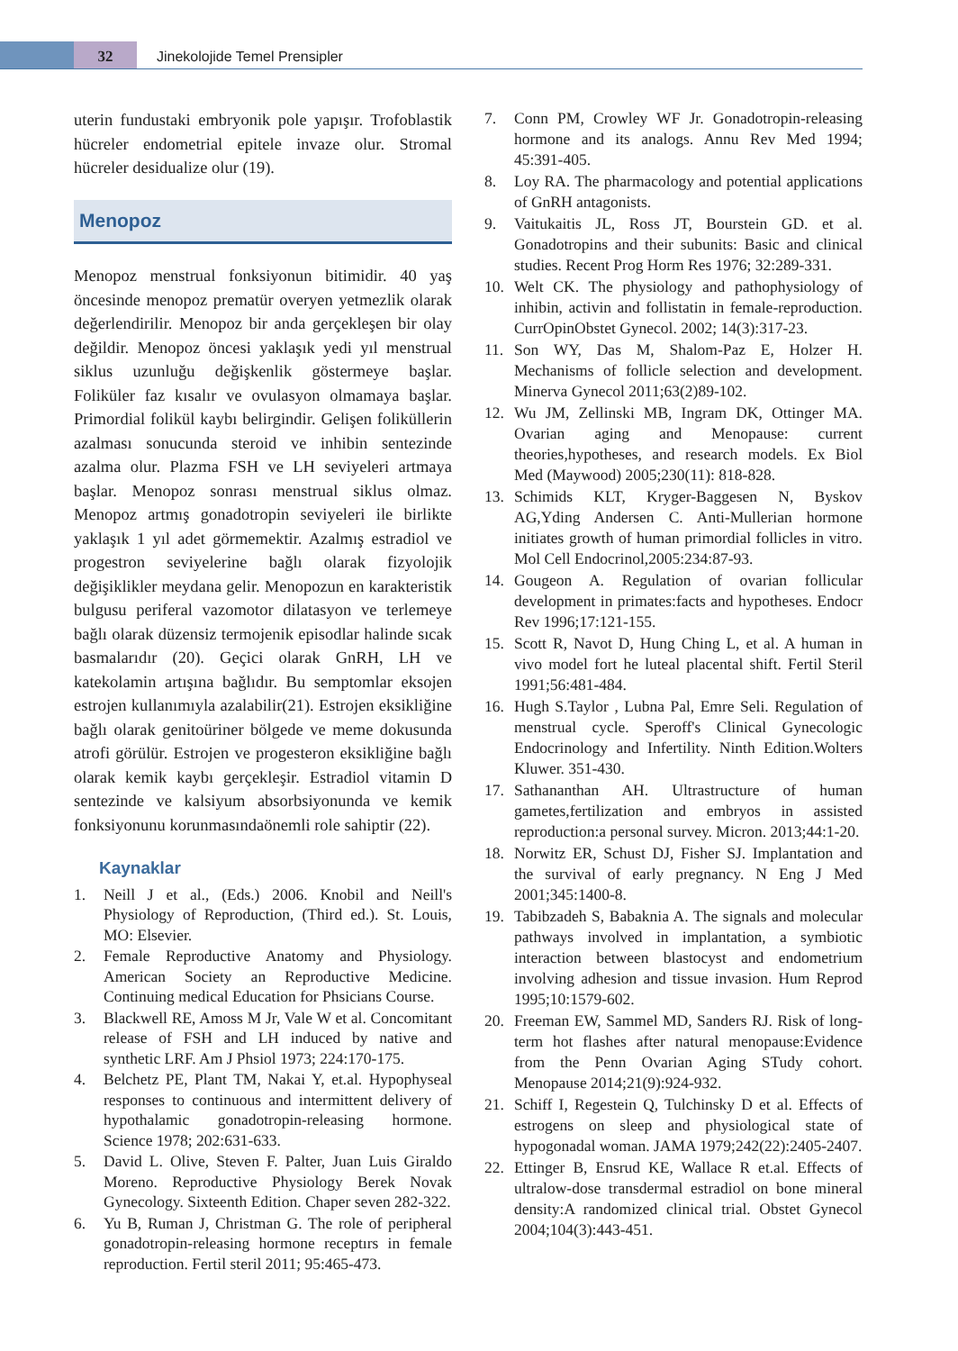32 Jinekolojide Temel Prensipler
uterin fundustaki embryonik pole yapışır. Trofoblastik hücreler endometrial epitele invaze olur. Stromal hücreler desidualize olur (19).
Menopoz
Menopoz menstrual fonksiyonun bitimidir. 40 yaş öncesinde menopoz prematür overyen yetmezlik olarak değerlendirilir. Menopoz bir anda gerçekleşen bir olay değildir. Menopoz öncesi yaklaşık yedi yıl menstrual siklus uzunluğu değişkenlik göstermeye başlar. Foliküler faz kısalır ve ovulasyon olmamaya başlar. Primordial folikül kaybı belirgindir. Gelişen foliküllerin azalması sonucunda steroid ve inhibin sentezinde azalma olur. Plazma FSH ve LH seviyeleri artmaya başlar. Menopoz sonrası menstrual siklus olmaz. Menopoz artmış gonadotropin seviyeleri ile birlikte yaklaşık 1 yıl adet görmemektir. Azalmış estradiol ve progestron seviyelerine bağlı olarak fizyolojik değişiklikler meydana gelir. Menopozun en karakteristik bulgusu periferal vazomotor dilatasyon ve terlemeye bağlı olarak düzensiz termojenik episodlar halinde sıcak basmalarıdır (20). Geçici olarak GnRH, LH ve katekolamin artışına bağlıdır. Bu semptomlar eksojen estrojen kullanımıyla azalabilir(21). Estrojen eksikliğine bağlı olarak genitoüriner bölgede ve meme dokusunda atrofi görülür. Estrojen ve progesteron eksikliğine bağlı olarak kemik kaybı gerçekleşir. Estradiol vitamin D sentezinde ve kalsiyum absorbsiyonunda ve kemik fonksiyonunu korunmasındaönemli role sahiptir (22).
Kaynaklar
1. Neill J et al., (Eds.) 2006. Knobil and Neill's Physiology of Reproduction, (Third ed.). St. Louis, MO: Elsevier.
2. Female Reproductive Anatomy and Physiology. American Society an Reproductive Medicine. Continuing medical Education for Phsicians Course.
3. Blackwell RE, Amoss M Jr, Vale W et al. Concomitant release of FSH and LH induced by native and synthetic LRF. Am J Phsiol 1973; 224:170-175.
4. Belchetz PE, Plant TM, Nakai Y, et.al. Hypophyseal responses to continuous and intermittent delivery of hypothalamic gonadotropin-releasing hormone. Science 1978; 202:631-633.
5. David L. Olive, Steven F. Palter, Juan Luis Giraldo Moreno. Reproductive Physiology Berek Novak Gynecology. Sixteenth Edition. Chaper seven 282-322.
6. Yu B, Ruman J, Christman G. The role of peripheral gonadotropin-releasing hormone receptırs in female reproduction. Fertil steril 2011; 95:465-473.
7. Conn PM, Crowley WF Jr. Gonadotropin-releasing hormone and its analogs. Annu Rev Med 1994; 45:391-405.
8. Loy RA. The pharmacology and potential applications of GnRH antagonists.
9. Vaitukaitis JL, Ross JT, Bourstein GD. et al. Gonadotropins and their subunits: Basic and clinical studies. Recent Prog Horm Res 1976; 32:289-331.
10. Welt CK. The physiology and pathophysiology of inhibin, activin and follistatin in female-reproduction. CurrOpinObstet Gynecol. 2002; 14(3):317-23.
11. Son WY, Das M, Shalom-Paz E, Holzer H. Mechanisms of follicle selection and development. Minerva Gynecol 2011;63(2)89-102.
12. Wu JM, Zellinski MB, Ingram DK, Ottinger MA. Ovarian aging and Menopause: current theories,hypotheses, and research models. Ex Biol Med (Maywood) 2005;230(11): 818-828.
13. Schimids KLT, Kryger-Baggesen N, Byskov AG,Yding Andersen C. Anti-Mullerian hormone initiates growth of human primordial follicles in vitro. Mol Cell Endocrinol,2005:234:87-93.
14. Gougeon A. Regulation of ovarian follicular development in primates:facts and hypotheses. Endocr Rev 1996;17:121-155.
15. Scott R, Navot D, Hung Ching L, et al. A human in vivo model fort he luteal placental shift. Fertil Steril 1991;56:481-484.
16. Hugh S.Taylor , Lubna Pal, Emre Seli. Regulation of menstrual cycle. Speroff's Clinical Gynecologic Endocrinology and Infertility. Ninth Edition.Wolters Kluwer. 351-430.
17. Sathananthan AH. Ultrastructure of human gametes,fertilization and embryos in assisted reproduction:a personal survey. Micron. 2013;44:1-20.
18. Norwitz ER, Schust DJ, Fisher SJ. Implantation and the survival of early pregnancy. N Eng J Med 2001;345:1400-8.
19. Tabibzadeh S, Babaknia A. The signals and molecular pathways involved in implantation, a symbiotic interaction between blastocyst and endometrium involving adhesion and tissue invasion. Hum Reprod 1995;10:1579-602.
20. Freeman EW, Sammel MD, Sanders RJ. Risk of long-term hot flashes after natural menopause:Evidence from the Penn Ovarian Aging STudy cohort. Menopause 2014;21(9):924-932.
21. Schiff I, Regestein Q, Tulchinsky D et al. Effects of estrogens on sleep and physiological state of hypogonadal woman. JAMA 1979;242(22):2405-2407.
22. Ettinger B, Ensrud KE, Wallace R et.al. Effects of ultralow-dose transdermal estradiol on bone mineral density:A randomized clinical trial. Obstet Gynecol 2004;104(3):443-451.